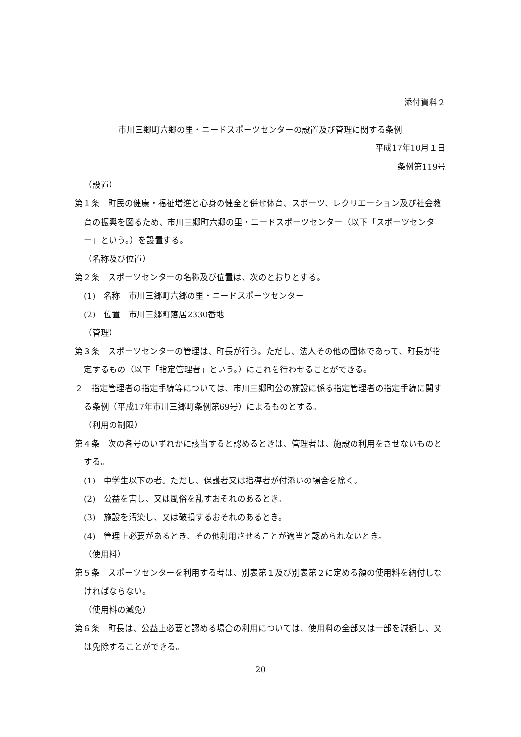添付資料２
市川三郷町六郷の里・ニードスポーツセンターの設置及び管理に関する条例
平成17年10月１日
条例第119号
（設置）
第１条　町民の健康・福祉増進と心身の健全と併せ体育、スポーツ、レクリエーション及び社会教育の振興を図るため、市川三郷町六郷の里・ニードスポーツセンター（以下「スポーツセンター」という。）を設置する。
（名称及び位置）
第２条　スポーツセンターの名称及び位置は、次のとおりとする。
(1)　名称　市川三郷町六郷の里・ニードスポーツセンター
(2)　位置　市川三郷町落居2330番地
（管理）
第３条　スポーツセンターの管理は、町長が行う。ただし、法人その他の団体であって、町長が指定するもの（以下「指定管理者」という。）にこれを行わせることができる。
２　指定管理者の指定手続等については、市川三郷町公の施設に係る指定管理者の指定手続に関する条例（平成17年市川三郷町条例第69号）によるものとする。
（利用の制限）
第４条　次の各号のいずれかに該当すると認めるときは、管理者は、施設の利用をさせないものとする。
(1)　中学生以下の者。ただし、保護者又は指導者が付添いの場合を除く。
(2)　公益を害し、又は風俗を乱すおそれのあるとき。
(3)　施設を汚染し、又は破損するおそれのあるとき。
(4)　管理上必要があるとき、その他利用させることが適当と認められないとき。
（使用料）
第５条　スポーツセンターを利用する者は、別表第１及び別表第２に定める額の使用料を納付しなければならない。
（使用料の減免）
第６条　町長は、公益上必要と認める場合の利用については、使用料の全部又は一部を減額し、又は免除することができる。
20